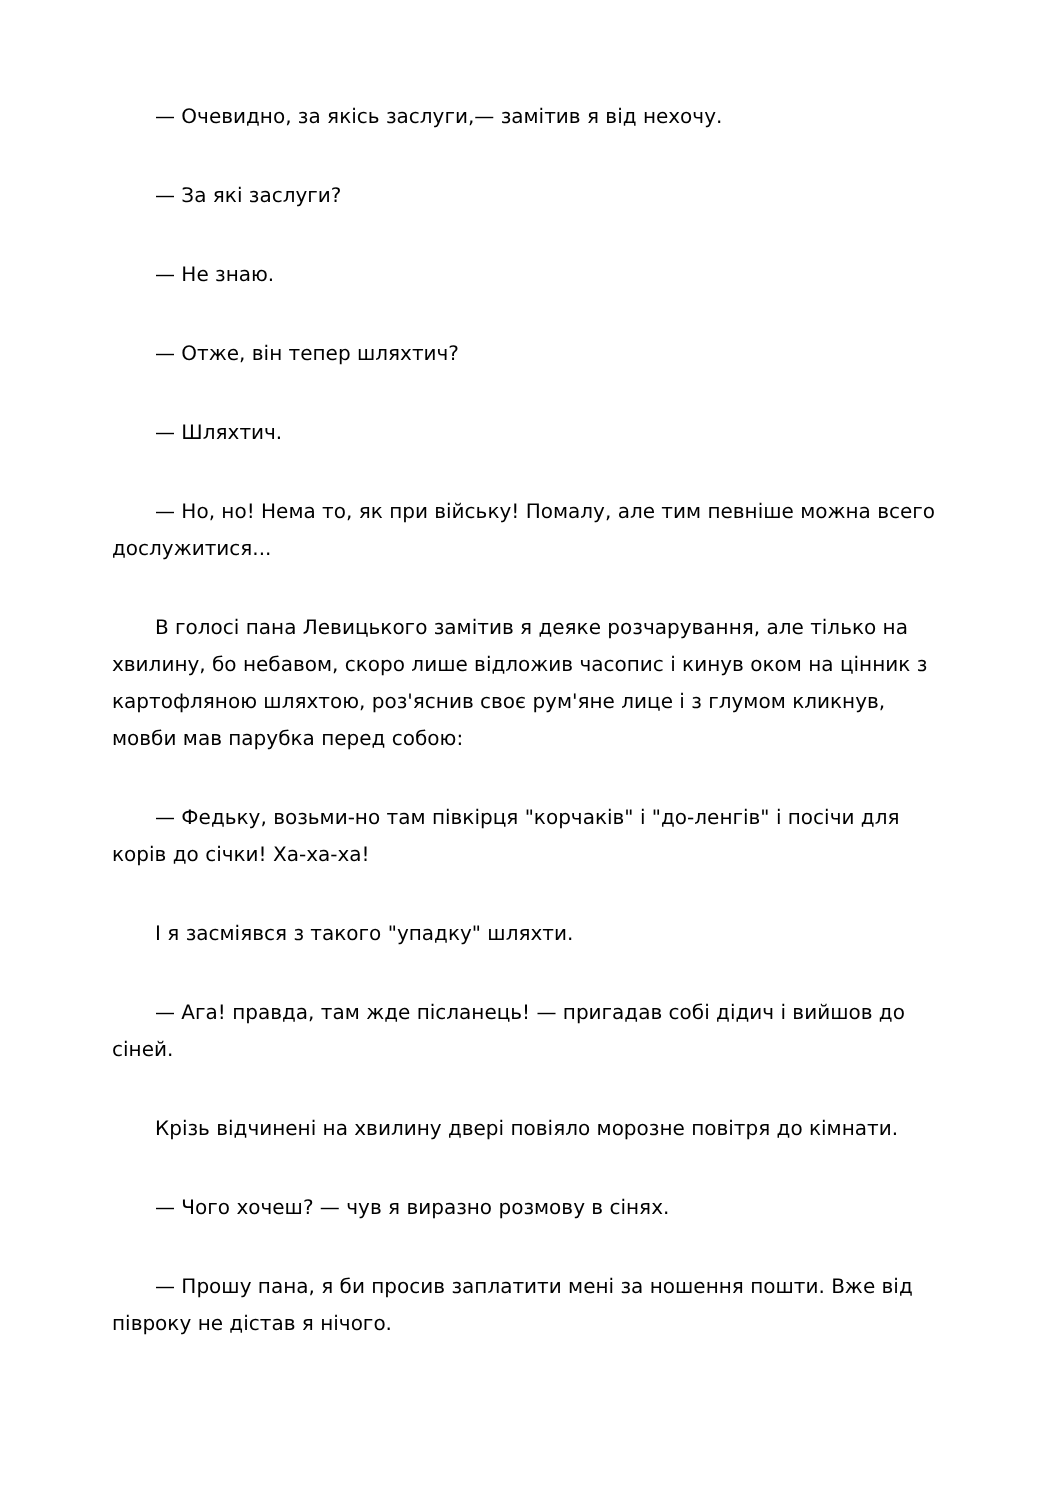— Очевидно, за якісь заслуги,— замітив я від нехочу.
— За які заслуги?
— Не знаю.
— Отже, він тепер шляхтич?
— Шляхтич.
— Но, но! Нема то, як при війську! Помалу, але тим певніше можна всего дослужитися...
В голосі пана Левицького замітив я деяке розчарування, але тілько на хвилину, бо небавом, скоро лише відложив часопис і кинув оком на цінник з картофляною шляхтою, роз'яснив своє рум'яне лице і з глумом кликнув, мовби мав парубка перед собою:
— Федьку, возьми-но там півкірця "корчаків" і "до-ленгів" і посічи для корів до січки! Ха-ха-ха!
І я засміявся з такого "упадку" шляхти.
— Ага! правда, там жде післанець! — пригадав собі дідич і вийшов до сіней.
Крізь відчинені на хвилину двері повіяло морозне повітря до кімнати.
— Чого хочеш? — чув я виразно розмову в сінях.
— Прошу пана, я би просив заплатити мені за ношення пошти. Вже від півроку не дістав я нічого.